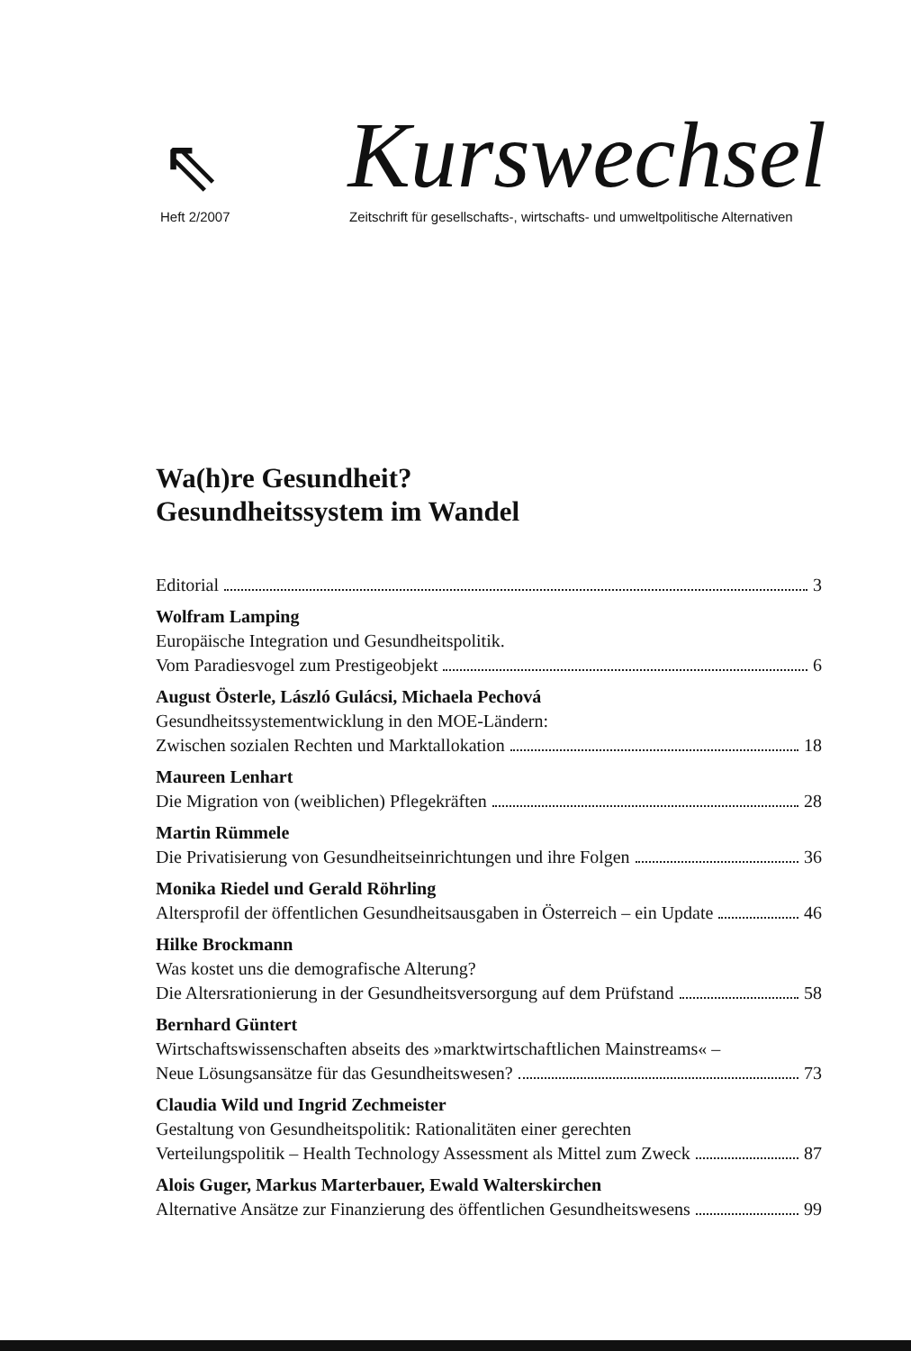⇖
Kurswechsel
Heft 2/2007 Zeitschrift für gesellschafts-, wirtschafts- und umweltpolitische Alternativen
Wa(h)re Gesundheit?
Gesundheitssystem im Wandel
Editorial 3
Wolfram Lamping
Europäische Integration und Gesundheitspolitik.
Vom Paradiesvogel zum Prestigeobjekt 6
August Österle, László Gulácsi, Michaela Pechová
Gesundheitssystementwicklung in den MOE-Ländern:
Zwischen sozialen Rechten und Marktallokation 18
Maureen Lenhart
Die Migration von (weiblichen) Pflegekräften 28
Martin Rümmele
Die Privatisierung von Gesundheitseinrichtungen und ihre Folgen 36
Monika Riedel und Gerald Röhrling
Altersprofil der öffentlichen Gesundheitsausgaben in Österreich – ein Update 46
Hilke Brockmann
Was kostet uns die demografische Alterung?
Die Altersrationierung in der Gesundheitsversorgung auf dem Prüfstand 58
Bernhard Güntert
Wirtschaftswissenschaften abseits des »marktwirtschaftlichen Mainstreams« –
Neue Lösungsansätze für das Gesundheitswesen? 73
Claudia Wild und Ingrid Zechmeister
Gestaltung von Gesundheitspolitik: Rationalitäten einer gerechten
Verteilungspolitik – Health Technology Assessment als Mittel zum Zweck 87
Alois Guger, Markus Marterbauer, Ewald Walterskirchen
Alternative Ansätze zur Finanzierung des öffentlichen Gesundheitswesens 99